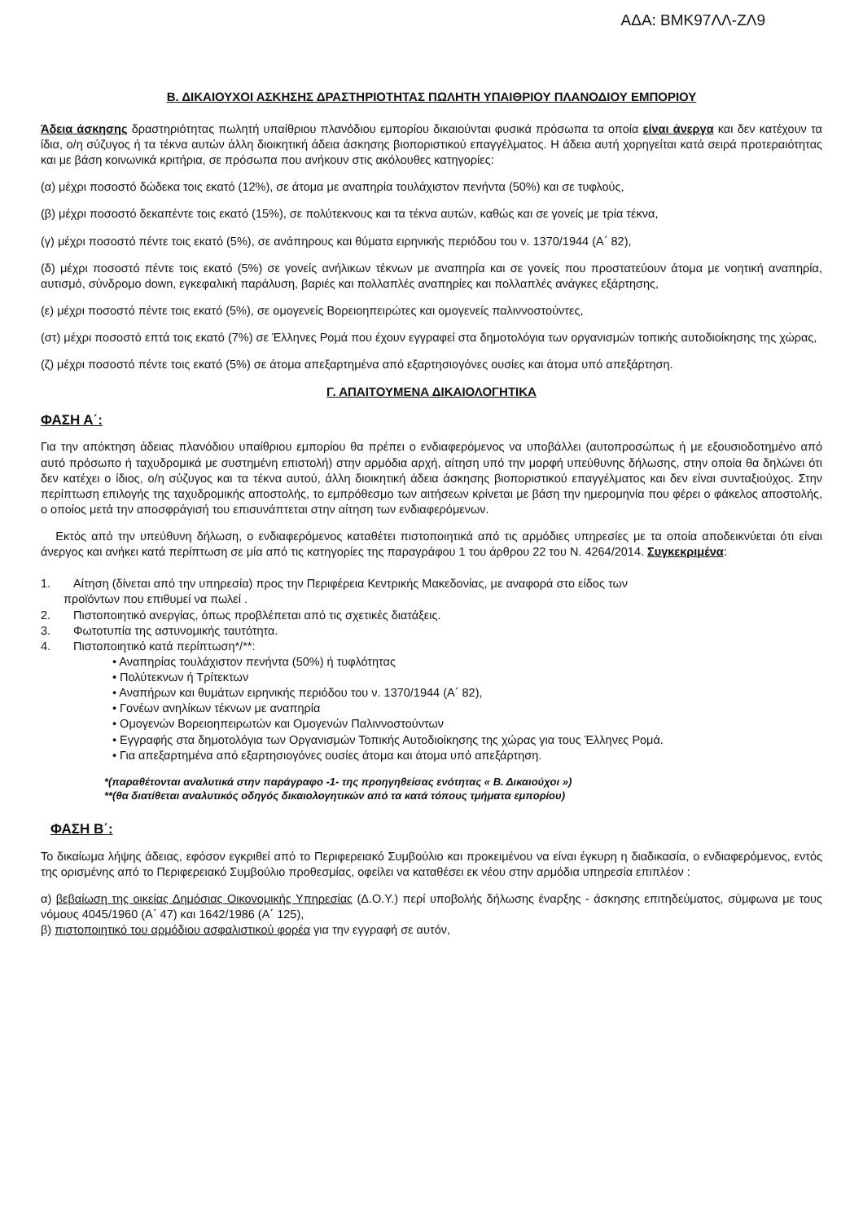ΑΔΑ: ΒΜΚ97ΛΛ-ΖΛ9
Β. ΔΙΚΑΙΟΥΧΟΙ ΑΣΚΗΣΗΣ ΔΡΑΣΤΗΡΙΟΤΗΤΑΣ ΠΩΛΗΤΗ ΥΠΑΙΘΡΙΟΥ ΠΛΑΝΟΔΙΟΥ ΕΜΠΟΡΙΟΥ
Άδεια άσκησης δραστηριότητας πωλητή υπαίθριου πλανόδιου εμπορίου δικαιούνται φυσικά πρόσωπα τα οποία είναι άνεργα και δεν κατέχουν τα ίδια, ο/η σύζυγος ή τα τέκνα αυτών άλλη διοικητική άδεια άσκησης βιοποριστικού επαγγέλματος. Η άδεια αυτή χορηγείται κατά σειρά προτεραιότητας και με βάση κοινωνικά κριτήρια, σε πρόσωπα που ανήκουν στις ακόλουθες κατηγορίες:
(α) μέχρι ποσοστό δώδεκα τοις εκατό (12%), σε άτομα με αναπηρία τουλάχιστον πενήντα (50%) και σε τυφλούς,
(β) μέχρι ποσοστό δεκαπέντε τοις εκατό (15%), σε πολύτεκνους και τα τέκνα αυτών, καθώς και σε γονείς με τρία τέκνα,
(γ) μέχρι ποσοστό πέντε τοις εκατό (5%), σε ανάπηρους και θύματα ειρηνικής περιόδου του ν. 1370/1944 (Α΄ 82),
(δ) μέχρι ποσοστό πέντε τοις εκατό (5%) σε γονείς ανήλικων τέκνων με αναπηρία και σε γονείς που προστατεύουν άτομα με νοητική αναπηρία, αυτισμό, σύνδρομο down, εγκεφαλική παράλυση, βαριές και πολλαπλές αναπηρίες και πολλαπλές ανάγκες εξάρτησης,
(ε) μέχρι ποσοστό πέντε τοις εκατό (5%), σε ομογενείς Βορειοηπειρώτες και ομογενείς παλιννοστούντες,
(στ) μέχρι ποσοστό επτά τοις εκατό (7%) σε Έλληνες Ρομά που έχουν εγγραφεί στα δημοτολόγια των οργανισμών τοπικής αυτοδιοίκησης της χώρας,
(ζ) μέχρι ποσοστό πέντε τοις εκατό (5%) σε άτομα απεξαρτημένα από εξαρτησιογόνες ουσίες και άτομα υπό απεξάρτηση.
Γ. ΑΠΑΙΤΟΥΜΕΝΑ ΔΙΚΑΙΟΛΟΓΗΤΙΚΑ
ΦΑΣΗ Α΄:
Για την απόκτηση άδειας πλανόδιου υπαίθριου εμπορίου θα πρέπει ο ενδιαφερόμενος να υποβάλλει (αυτοπροσώπως ή με εξουσιοδοτημένο από αυτό πρόσωπο ή ταχυδρομικά με συστημένη επιστολή) στην αρμόδια αρχή, αίτηση υπό την μορφή υπεύθυνης δήλωσης, στην οποία θα δηλώνει ότι δεν κατέχει ο ίδιος, ο/η σύζυγος και τα τέκνα αυτού, άλλη διοικητική άδεια άσκησης βιοποριστικού επαγγέλματος και δεν είναι συνταξιούχος. Στην περίπτωση επιλογής της ταχυδρομικής αποστολής, το εμπρόθεσμο των αιτήσεων κρίνεται με βάση την ημερομηνία που φέρει ο φάκελος αποστολής, ο οποίος μετά την αποσφράγισή του επισυνάπτεται στην αίτηση των ενδιαφερόμενων.
Εκτός από την υπεύθυνη δήλωση, ο ενδιαφερόμενος καταθέτει πιστοποιητικά από τις αρμόδιες υπηρεσίες με τα οποία αποδεικνύεται ότι είναι άνεργος και ανήκει κατά περίπτωση σε μία από τις κατηγορίες της παραγράφου 1 του άρθρου 22 του Ν. 4264/2014. Συγκεκριμένα:
1. Αίτηση (δίνεται από την υπηρεσία) προς την Περιφέρεια Κεντρικής Μακεδονίας, με αναφορά στο είδος των
προϊόντων που επιθυμεί να πωλεί .
2. Πιστοποιητικό ανεργίας, όπως προβλέπεται από τις σχετικές διατάξεις.
3. Φωτοτυπία της αστυνομικής ταυτότητα.
4. Πιστοποιητικό κατά περίπτωση*/**:
• Αναπηρίας τουλάχιστον πενήντα (50%) ή τυφλότητας
• Πολύτεκνων ή Τρίτεκτων
• Αναπήρων και θυμάτων ειρηνικής περιόδου του ν. 1370/1944 (Α΄ 82),
• Γονέων ανηλίκων τέκνων με αναπηρία
• Ομογενών Βορειοηπειρωτών και Ομογενών Παλιννοστούντων
• Εγγραφής στα δημοτολόγια των Οργανισμών Τοπικής Αυτοδιοίκησης της χώρας για τους Έλληνες Ρομά.
• Για απεξαρτημένα από εξαρτησιογόνες ουσίες άτομα και άτομα υπό απεξάρτηση.
*(παραθέτονται αναλυτικά στην παράγραφο -1- της προηγηθείσας ενότητας « Β. Δικαιούχοι »)
**(θα διατίθεται αναλυτικός οδηγός δικαιολογητικών από τα κατά τόπους τμήματα εμπορίου)
ΦΑΣΗ Β΄:
Το δικαίωμα λήψης άδειας, εφόσον εγκριθεί από το Περιφερειακό Συμβούλιο και προκειμένου να είναι έγκυρη η διαδικασία, ο ενδιαφερόμενος, εντός της ορισμένης από το Περιφερειακό Συμβούλιο προθεσμίας, οφείλει να καταθέσει εκ νέου στην αρμόδια υπηρεσία επιπλέον :
α) βεβαίωση της οικείας Δημόσιας Οικονομικής Υπηρεσίας (Δ.Ο.Υ.) περί υποβολής δήλωσης έναρξης - άσκησης επιτηδεύματος, σύμφωνα με τους νόμους 4045/1960 (Α΄ 47) και 1642/1986 (Α΄ 125),
β) πιστοποιητικό του αρμόδιου ασφαλιστικού φορέα για την εγγραφή σε αυτόν,